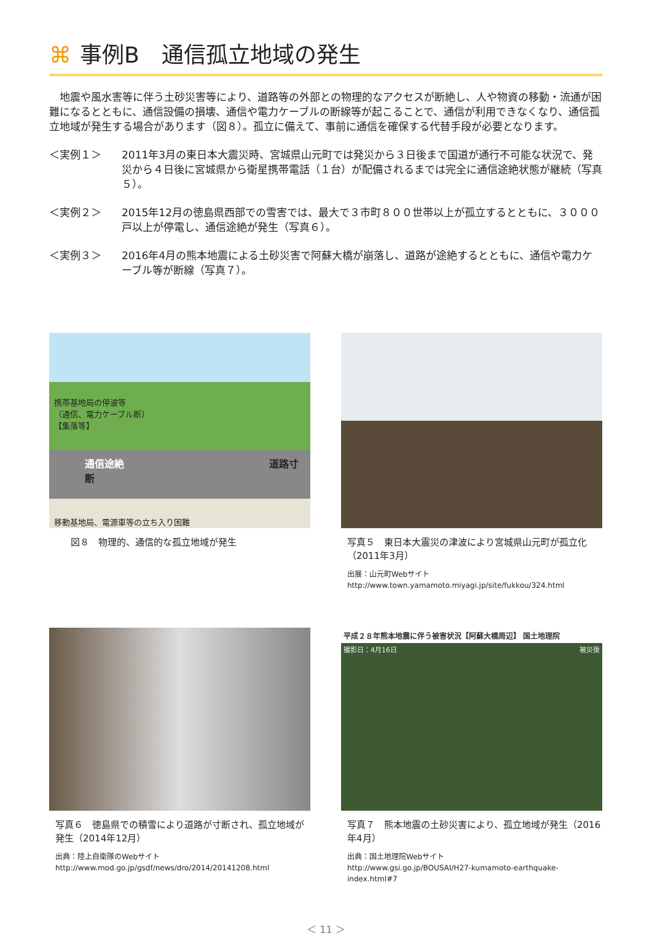⌘ 事例B　通信孤立地域の発生
　地震や風水害等に伴う土砂災害等により、道路等の外部との物理的なアクセスが断絶し、人や物資の移動・流通が困難になるとともに、通信設備の損壊、通信や電力ケーブルの断線等が起こることで、通信が利用できなくなり、通信孤立地域が発生する場合があります（図８）。孤立に備えて、事前に通信を確保する代替手段が必要となります。
＜実例１＞ 2011年3月の東日本大震災時、宮城県山元町では発災から３日後まで国道が通行不可能な状況で、発災から４日後に宮城県から衛星携帯電話（１台）が配備されるまでは完全に通信途絶状態が継続（写真５）。
＜実例２＞ 2015年12月の徳島県西部での雪害では、最大で３市町８００世帯以上が孤立するとともに、３０００戸以上が停電し、通信途絶が発生（写真６）。
＜実例３＞ 2016年4月の熊本地震による土砂災害で阿蘇大橋が崩落し、道路が途絶するとともに、通信や電力ケーブル等が断線（写真７）。
携帯基地局の停波等
（通信、電力ケーブル断）
【集落等】
通信途絶 道路寸断
移動基地局、電源車等の立ち入り困難
図８　物理的、通信的な孤立地域が発生
写真５　東日本大震災の津波により宮城県山元町が孤立化（2011年3月）
出展：山元町Webサイト
http://www.town.yamamoto.miyagi.jp/site/fukkou/324.html
写真６　徳島県での積雪により道路が寸断され、孤立地域が発生（2014年12月）
出典：陸上自衛隊のWebサイト
http://www.mod.go.jp/gsdf/news/dro/2014/20141208.html
平成２８年熊本地震に伴う被害状況【阿蘇大橋周辺】 国土地理院
撮影日：4月16日 被災後
写真７　熊本地震の土砂災害により、孤立地域が発生（2016年4月）
出典：国土地理院Webサイト
http://www.gsi.go.jp/BOUSAI/H27-kumamoto-earthquake-index.html#7
＜ 11 ＞